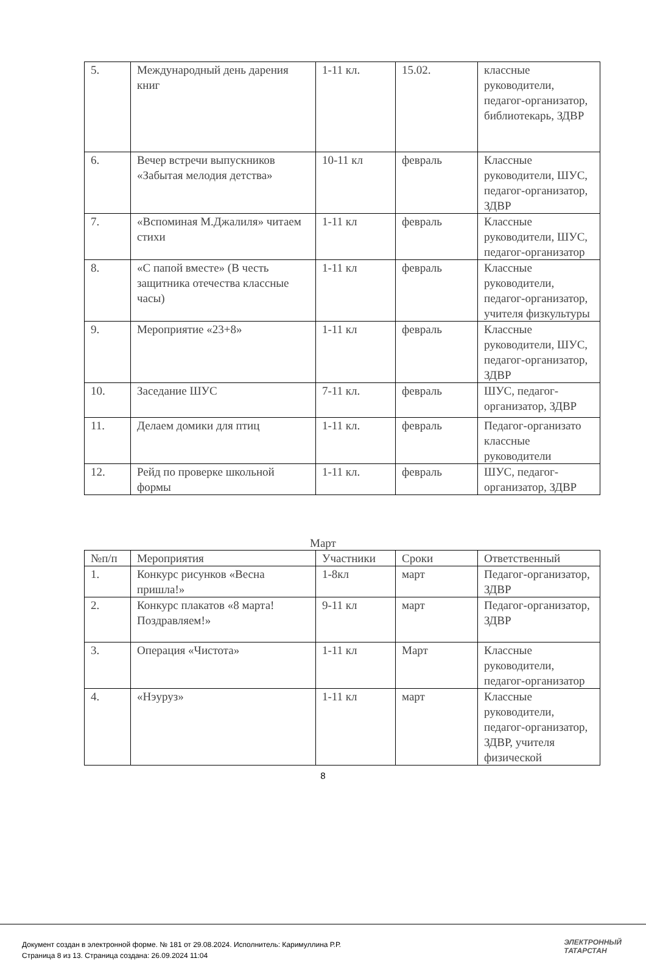| 5. | Международный день дарения книг | 1-11 кл. | 15.02. | классные руководители, педагог-организатор, библиотекарь, ЗДВР |
| 6. | Вечер встречи выпускников «Забытая мелодия детства» | 10-11 кл | февраль | Классные руководители, ШУС, педагог-организатор, ЗДВР |
| 7. | «Вспоминая М.Джалиля» читаем стихи | 1-11 кл | февраль | Классные руководители, ШУС, педагог-организатор |
| 8. | «С папой вместе» (В честь защитника отечества классные часы) | 1-11 кл | февраль | Классные руководители, педагог-организатор, учителя физкультуры |
| 9. | Мероприятие «23+8» | 1-11 кл | февраль | Классные руководители, ШУС, педагог-организатор, ЗДВР |
| 10. | Заседание ШУС | 7-11 кл. | февраль | ШУС, педагог-организатор, ЗДВР |
| 11. | Делаем домики для птиц | 1-11 кл. | февраль | Педагог-организато классные руководители |
| 12. | Рейд по проверке школьной формы | 1-11 кл. | февраль | ШУС, педагог-организатор, ЗДВР |
Март
| №п/п | Мероприятия | Участники | Сроки | Ответственный |
| 1. | Конкурс рисунков «Весна пришла!» | 1-8кл | март | Педагог-организатор, ЗДВР |
| 2. | Конкурс плакатов «8 марта! Поздравляем!» | 9-11 кл | март | Педагог-организатор, ЗДВР |
| 3. | Операция «Чистота» | 1-11 кл | Март | Классные руководители, педагог-организатор |
| 4. | «Нэуруз» | 1-11 кл | март | Классные руководители, педагог-организатор, ЗДВР, учителя физической |
8
Документ создан в электронной форме. № 181 от 29.08.2024. Исполнитель: Каримуллина Р.Р.
Страница 8 из 13. Страница создана: 26.09.2024 11:04
ЭЛЕКТРОННЫЙ
ТАТАРСТАН